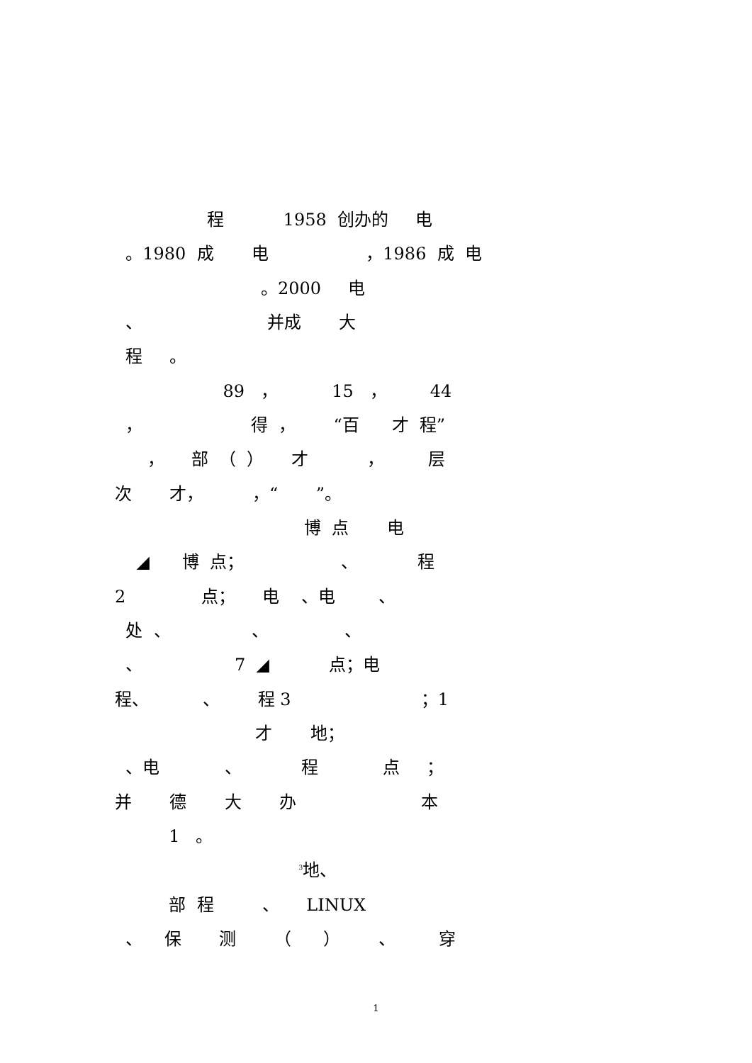程 1958 创办的 电
。1980 成 电 ，1986 成 电
。2000 电
、 并成 大
程 。
89 ， 15 ， 44
， 得 ， “百 才 程”
， 部 （ ） 才 ， 层
次 才， ，“ ”。
博 点 电
◢ 博 点； 、 程
2 点； 电 、电 、
处 、 、 、
、 7 ◢ 点；电
程、 、 程 3 ；1
才 地；
、电 、 程 点 ；
并 德 大 办 本
1 。
<sup>3</sup> 地、
部 程 、 LINUX
、 保 测 （ ） 、 穿
1